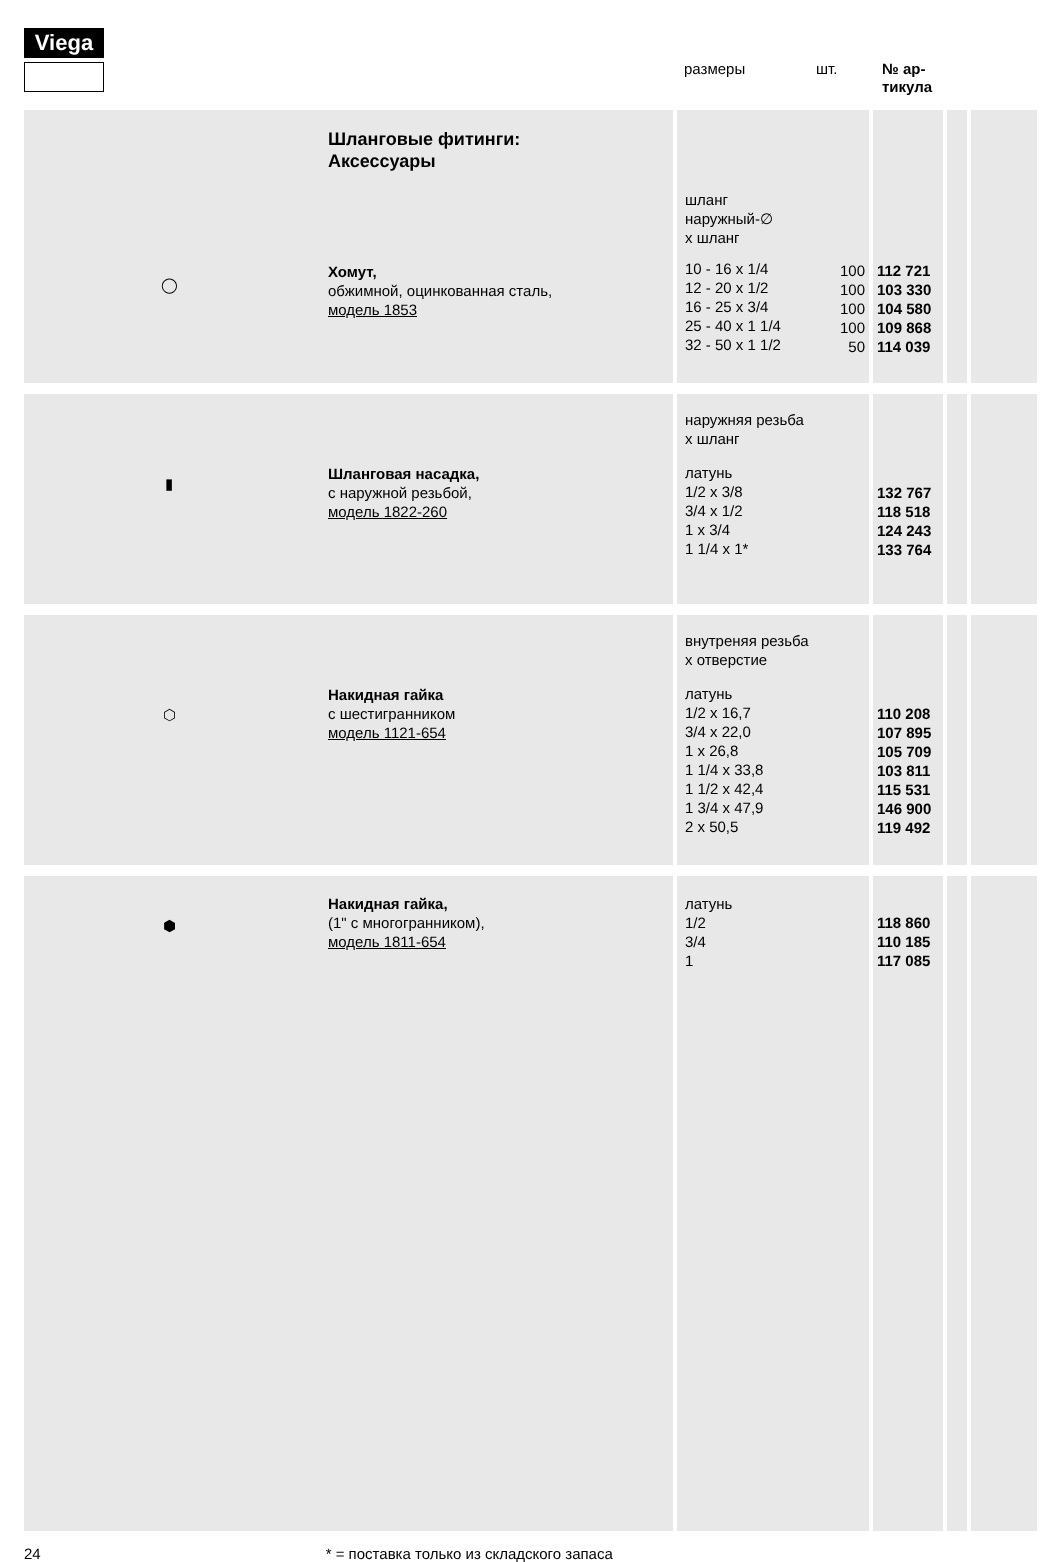Viega
размеры шт. № ар-
тикула
| ◯ | Шланговые фитинги: Аксессуары Хомут, обжимной, оцинкованная сталь, модель 1853 | шланг наружный-∅ x шланг 10 - 16 x 1/4 12 - 20 x 1/2 16 - 25 x 3/4 25 - 40 x 1 1/4 32 - 50 x 1 1/2 | 100 100 100 100 50 | 112 721 103 330 104 580 109 868 114 039 | | |
| ▮ | Шланговая насадка, с наружной резьбой, модель 1822-260 | наружняя резьба x шланг латунь 1/2 x 3/8 3/4 x 1/2 1 x 3/4 1 1/4 x 1* | | 132 767 118 518 124 243 133 764 | | |
| ⬡ | Накидная гайка с шестигранником модель 1121-654 | внутреняя резьба x отверстие латунь 1/2 x 16,7 3/4 x 22,0 1 x 26,8 1 1/4 x 33,8 1 1/2 x 42,4 1 3/4 x 47,9 2 x 50,5 | | 110 208 107 895 105 709 103 811 115 531 146 900 119 492 | | |
| ⬢ | Накидная гайка, (1" с многогранником), модель 1811-654 | латунь 1/2 3/4 1 | | 118 860 110 185 117 085 | | |
24 * = поставка только из складского запаса